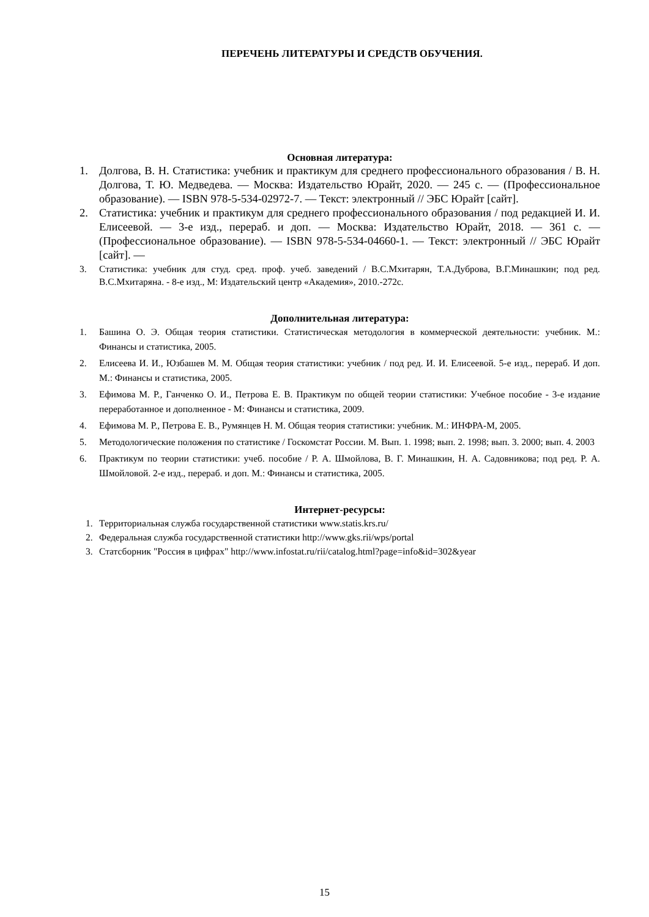ПЕРЕЧЕНЬ ЛИТЕРАТУРЫ И СРЕДСТВ ОБУЧЕНИЯ.
Основная литература:
1. Долгова, В. Н. Статистика: учебник и практикум для среднего профессионального образования / В. Н. Долгова, Т. Ю. Медведева. — Москва: Издательство Юрайт, 2020. — 245 с. — (Профессиональное образование). — ISBN 978-5-534-02972-7. — Текст: электронный // ЭБС Юрайт [сайт].
2. Статистика: учебник и практикум для среднего профессионального образования / под редакцией И. И. Елисеевой. — 3-е изд., перераб. и доп. — Москва: Издательство Юрайт, 2018. — 361 с. — (Профессиональное образование). — ISBN 978-5-534-04660-1. — Текст: электронный // ЭБС Юрайт [сайт]. —
3. Статистика: учебник для студ. сред. проф. учеб. заведений / В.С.Мхитарян, Т.А.Дуброва, В.Г.Минашкин; под ред. В.С.Мхитаряна. - 8-е изд., М: Издательский центр «Академия», 2010.-272с.
Дополнительная литература:
1. Башина О. Э. Общая теория статистики. Статистическая методология в коммерческой деятельности: учебник. М.: Финансы и статистика, 2005.
2. Елисеева И. И., Юзбашев М. М. Общая теория статистики: учебник / под ред. И. И. Елисеевой. 5-е изд., перераб. И доп. М.: Финансы и статистика, 2005.
3. Ефимова М. Р., Ганченко О. И., Петрова Е. В. Практикум по общей теории статистики: Учебное пособие - 3-е издание переработанное и дополненное - М: Финансы и статистика, 2009.
4. Ефимова М. Р., Петрова Е. В., Румянцев Н. М. Общая теория статистики: учебник. М.: ИНФРА-М, 2005.
5. Методологические положения по статистике / Госкомстат России. М. Вып. 1. 1998; вып. 2. 1998; вып. 3. 2000; вып. 4. 2003
6. Практикум по теории статистики: учеб. пособие / Р. А. Шмойлова, В. Г. Минашкин, Н. А. Садовникова; под ред. Р. А. Шмойловой. 2-е изд., перераб. и доп. М.: Финансы и статистика, 2005.
Интернет-ресурсы:
1. Территориальная служба государственной статистики www.statis.krs.ru/
2. Федеральная служба государственной статистики http://www.gks.rii/wps/portal
3. Статсборник "Россия в цифрах" http://www.infostat.ru/rii/catalog.html?page=info&id=302&year
15